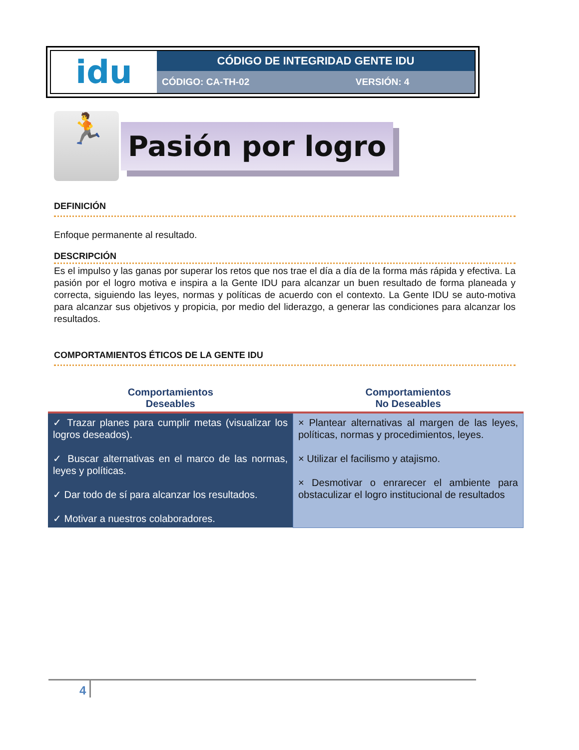| idu | CÓDIGO DE INTEGRIDAD GENTE IDU | |
| | CÓDIGO: CA-TH-02 | VERSIÓN: 4 |
🏃
Pasión por logro
DEFINICIÓN
Enfoque permanente al resultado.
DESCRIPCIÓN
Es el impulso y las ganas por superar los retos que nos trae el día a día de la forma más rápida y efectiva. La pasión por el logro motiva e inspira a la Gente IDU para alcanzar un buen resultado de forma planeada y correcta, siguiendo las leyes, normas y políticas de acuerdo con el contexto. La Gente IDU se auto-motiva para alcanzar sus objetivos y propicia, por medio del liderazgo, a generar las condiciones para alcanzar los resultados.
COMPORTAMIENTOS ÉTICOS DE LA GENTE IDU
| Comportamientos Deseables | Comportamientos No Deseables |
| --- | --- |
| ✓ Trazar planes para cumplir metas (visualizar los logros deseados). ✓ Buscar alternativas en el marco de las normas, leyes y políticas. ✓ Dar todo de sí para alcanzar los resultados. ✓ Motivar a nuestros colaboradores. | × Plantear alternativas al margen de las leyes, políticas, normas y procedimientos, leyes. × Utilizar el facilismo y atajismo. × Desmotivar o enrarecer el ambiente para obstaculizar el logro institucional de resultados |
4